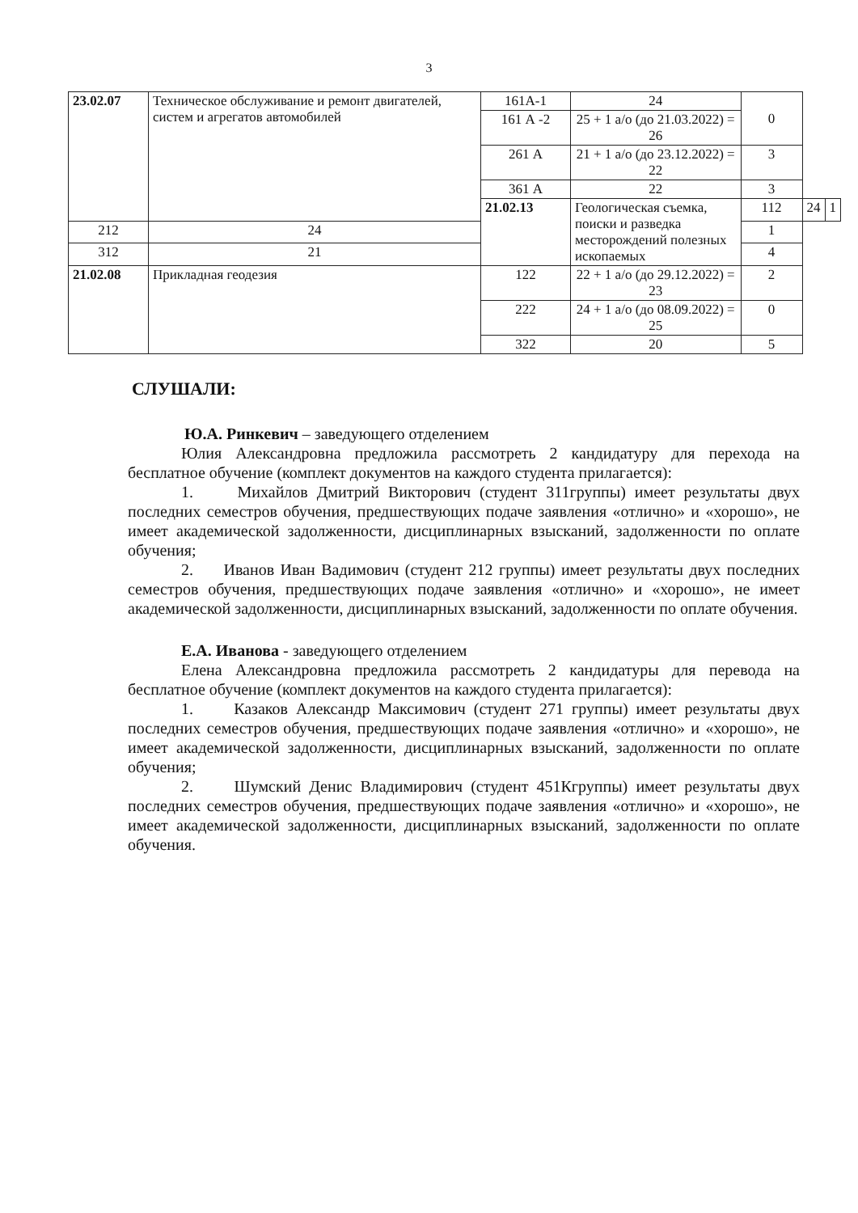3
| 23.02.07 | Техническое обслуживание и ремонт двигателей, систем и агрегатов автомобилей | 161А-1 | 24 | 0 | | |
| | | 161 А -2 | 25 + 1 а/о (до 21.03.2022) = 26 | | | |
| | | 261 А | 21 + 1 а/о (до 23.12.2022) = 22 | 3 | | |
| | | 361 А | 22 | 3 | | |
| | | 21.02.13 | Геологическая съемка, поиски и разведка месторождений полезных ископаемых | 112 | 24 | 1 |
| 212 | 24 | | | 1 | | |
| 312 | 21 | | | 4 | | |
| 21.02.08 | Прикладная геодезия | 122 | 22 + 1 а/о (до 29.12.2022) = 23 | 2 | | |
| | | 222 | 24 + 1 а/о (до 08.09.2022) = 25 | 0 | | |
| | | 322 | 20 | 5 | | |
СЛУШАЛИ:
Ю.А. Ринкевич – заведующего отделением
Юлия Александровна предложила рассмотреть 2 кандидатуру для перехода на бесплатное обучение (комплект документов на каждого студента прилагается):
1. Михайлов Дмитрий Викторович (студент 311группы) имеет результаты двух последних семестров обучения, предшествующих подаче заявления «отлично» и «хорошо», не имеет академической задолженности, дисциплинарных взысканий, задолженности по оплате обучения;
2. Иванов Иван Вадимович (студент 212 группы) имеет результаты двух последних семестров обучения, предшествующих подаче заявления «отлично» и «хорошо», не имеет академической задолженности, дисциплинарных взысканий, задолженности по оплате обучения.
Е.А. Иванова - заведующего отделением
Елена Александровна предложила рассмотреть 2 кандидатуры для перевода на бесплатное обучение (комплект документов на каждого студента прилагается):
1. Казаков Александр Максимович (студент 271 группы) имеет результаты двух последних семестров обучения, предшествующих подаче заявления «отлично» и «хорошо», не имеет академической задолженности, дисциплинарных взысканий, задолженности по оплате обучения;
2. Шумский Денис Владимирович (студент 451Кгруппы) имеет результаты двух последних семестров обучения, предшествующих подаче заявления «отлично» и «хорошо», не имеет академической задолженности, дисциплинарных взысканий, задолженности по оплате обучения.